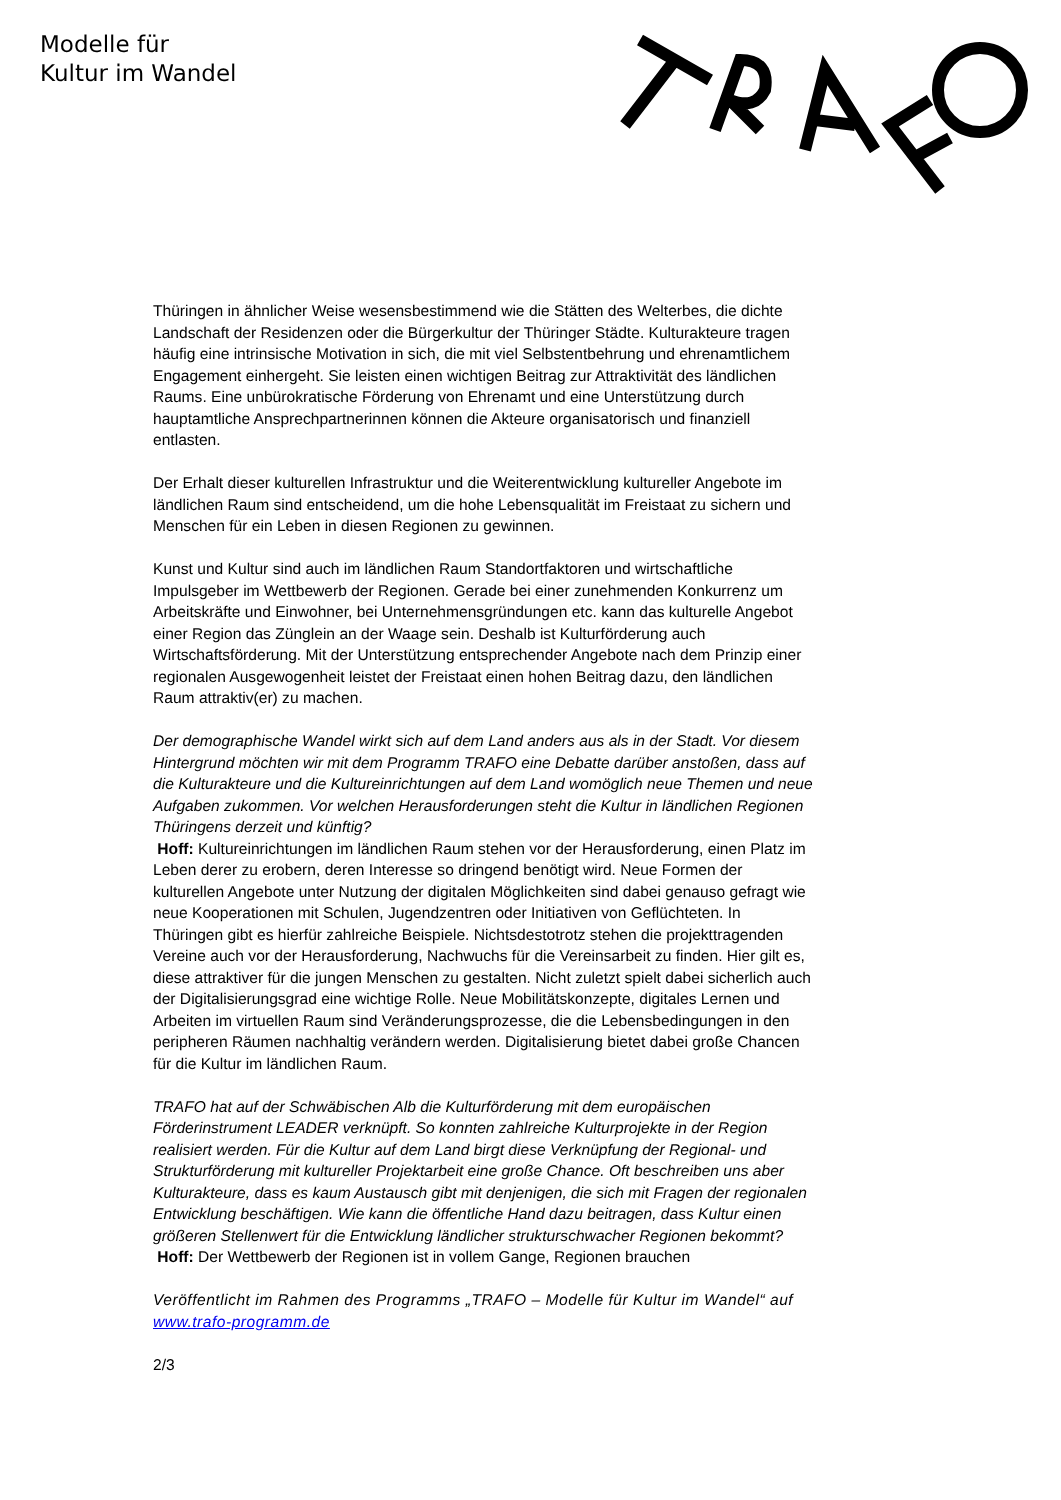Modelle für
Kultur im Wandel
Thüringen in ähnlicher Weise wesensbestimmend wie die Stätten des Welterbes, die dichte Landschaft der Residenzen oder die Bürgerkultur der Thüringer Städte. Kulturakteure tragen häufig eine intrinsische Motivation in sich, die mit viel Selbstentbehrung und ehrenamtlichem Engagement einhergeht. Sie leisten einen wichtigen Beitrag zur Attraktivität des ländlichen Raums. Eine unbürokratische Förderung von Ehrenamt und eine Unterstützung durch hauptamtliche Ansprechpartnerinnen können die Akteure organisatorisch und finanziell entlasten.
Der Erhalt dieser kulturellen Infrastruktur und die Weiterentwicklung kultureller Angebote im ländlichen Raum sind entscheidend, um die hohe Lebensqualität im Freistaat zu sichern und Menschen für ein Leben in diesen Regionen zu gewinnen.
Kunst und Kultur sind auch im ländlichen Raum Standortfaktoren und wirtschaftliche Impulsgeber im Wettbewerb der Regionen. Gerade bei einer zunehmenden Konkurrenz um Arbeitskräfte und Einwohner, bei Unternehmensgründungen etc. kann das kulturelle Angebot einer Region das Zünglein an der Waage sein. Deshalb ist Kulturförderung auch Wirtschaftsförderung. Mit der Unterstützung entsprechender Angebote nach dem Prinzip einer regionalen Ausgewogenheit leistet der Freistaat einen hohen Beitrag dazu, den ländlichen Raum attraktiv(er) zu machen.
Der demographische Wandel wirkt sich auf dem Land anders aus als in der Stadt. Vor diesem Hintergrund möchten wir mit dem Programm TRAFO eine Debatte darüber anstoßen, dass auf die Kulturakteure und die Kultureinrichtungen auf dem Land womöglich neue Themen und neue Aufgaben zukommen. Vor welchen Herausforderungen steht die Kultur in ländlichen Regionen Thüringens derzeit und künftig?
Hoff: Kultureinrichtungen im ländlichen Raum stehen vor der Herausforderung, einen Platz im Leben derer zu erobern, deren Interesse so dringend benötigt wird. Neue Formen der kulturellen Angebote unter Nutzung der digitalen Möglichkeiten sind dabei genauso gefragt wie neue Kooperationen mit Schulen, Jugendzentren oder Initiativen von Geflüchteten. In Thüringen gibt es hierfür zahlreiche Beispiele. Nichtsdestotrotz stehen die projekttragenden Vereine auch vor der Herausforderung, Nachwuchs für die Vereinsarbeit zu finden. Hier gilt es, diese attraktiver für die jungen Menschen zu gestalten. Nicht zuletzt spielt dabei sicherlich auch der Digitalisierungsgrad eine wichtige Rolle. Neue Mobilitätskonzepte, digitales Lernen und Arbeiten im virtuellen Raum sind Veränderungsprozesse, die die Lebensbedingungen in den peripheren Räumen nachhaltig verändern werden. Digitalisierung bietet dabei große Chancen für die Kultur im ländlichen Raum.
TRAFO hat auf der Schwäbischen Alb die Kulturförderung mit dem europäischen Förderinstrument LEADER verknüpft. So konnten zahlreiche Kulturprojekte in der Region realisiert werden. Für die Kultur auf dem Land birgt diese Verknüpfung der Regional- und Strukturförderung mit kultureller Projektarbeit eine große Chance. Oft beschreiben uns aber Kulturakteure, dass es kaum Austausch gibt mit denjenigen, die sich mit Fragen der regionalen Entwicklung beschäftigen. Wie kann die öffentliche Hand dazu beitragen, dass Kultur einen größeren Stellenwert für die Entwicklung ländlicher strukturschwacher Regionen bekommt?
Hoff: Der Wettbewerb der Regionen ist in vollem Gange, Regionen brauchen
Veröffentlicht im Rahmen des Programms „TRAFO – Modelle für Kultur im Wandel“ auf www.trafo-programm.de
2/3